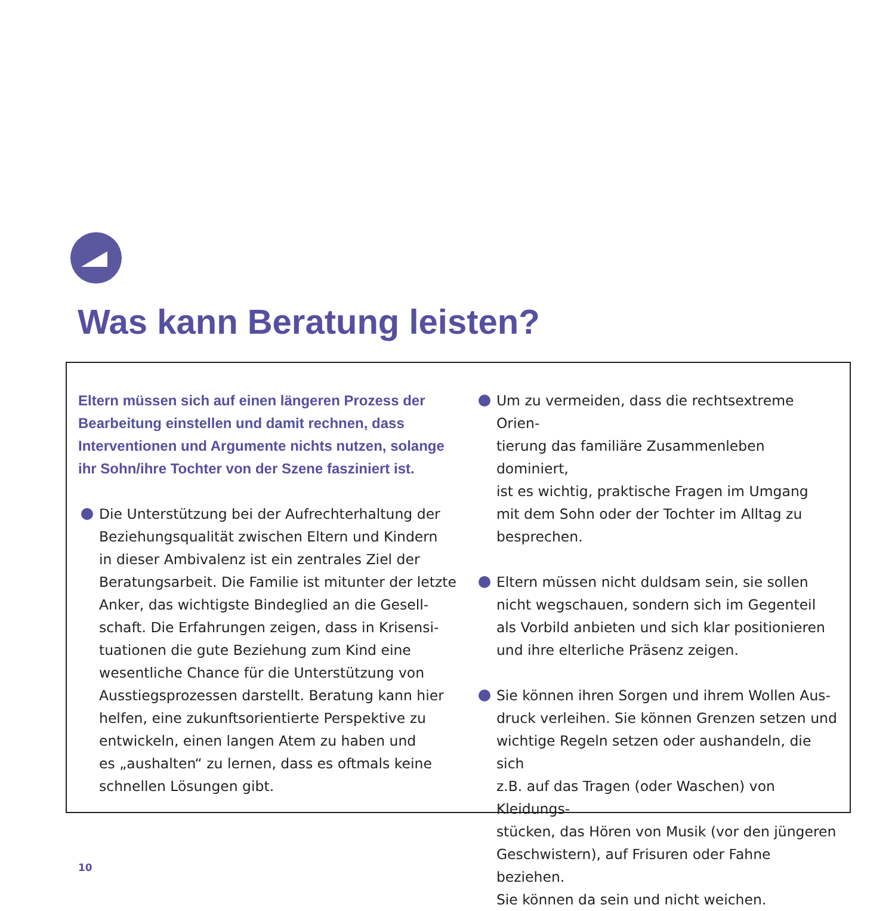Was kann Beratung leisten?
Eltern müssen sich auf einen längeren Prozess der
Bearbeitung einstellen und damit rechnen, dass
Interventionen und Argumente nichts nutzen, solange
ihr Sohn/ihre Tochter von der Szene fasziniert ist.
Die Unterstützung bei der Aufrechterhaltung der
Beziehungsqualität zwischen Eltern und Kindern
in dieser Ambivalenz ist ein zentrales Ziel der
Beratungsarbeit. Die Familie ist mitunter der letzte
Anker, das wichtigste Bindeglied an die Gesell-
schaft. Die Erfahrungen zeigen, dass in Krisensi-
tuationen die gute Beziehung zum Kind eine
wesentliche Chance für die Unterstützung von
Ausstiegsprozessen darstellt. Beratung kann hier
helfen, eine zukunftsorientierte Perspektive zu
entwickeln, einen langen Atem zu haben und
es „aushalten“ zu lernen, dass es oftmals keine
schnellen Lösungen gibt.
Um zu vermeiden, dass die rechtsextreme Orien-
tierung das familiäre Zusammenleben dominiert,
ist es wichtig, praktische Fragen im Umgang
mit dem Sohn oder der Tochter im Alltag zu
besprechen.
Eltern müssen nicht duldsam sein, sie sollen
nicht wegschauen, sondern sich im Gegenteil
als Vorbild anbieten und sich klar positionieren
und ihre elterliche Präsenz zeigen.
Sie können ihren Sorgen und ihrem Wollen Aus-
druck verleihen. Sie können Grenzen setzen und
wichtige Regeln setzen oder aushandeln, die sich
z.B. auf das Tragen (oder Waschen) von Kleidungs-
stücken, das Hören von Musik (vor den jüngeren
Geschwistern), auf Frisuren oder Fahne beziehen.
Sie können da sein und nicht weichen.
10